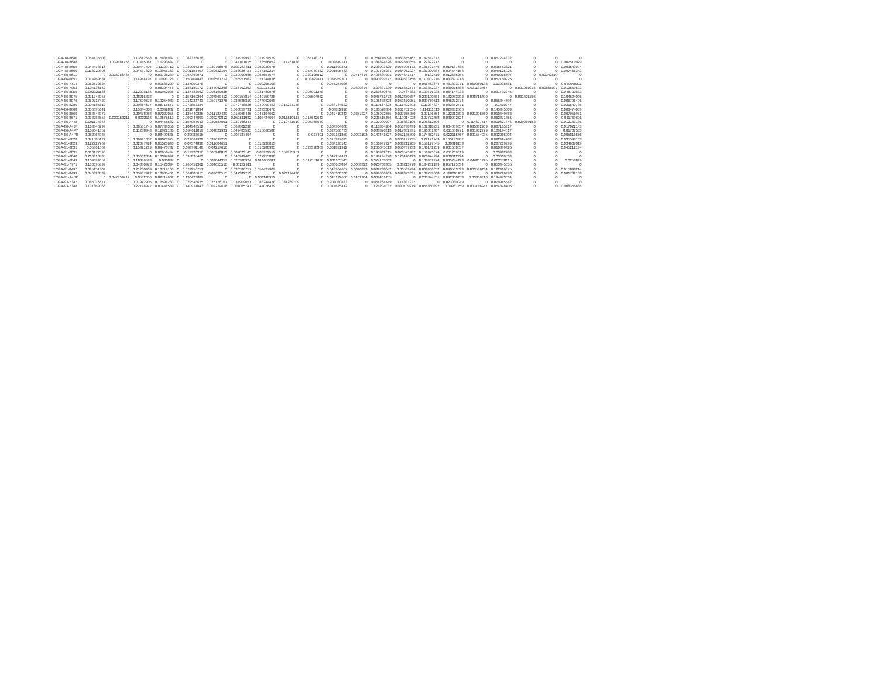| TCGA-78-8640 | 0.054135508 | 0 | 0.13612668 | 0.15884937 | 0 | 0.062326628 | 0 | 0.037929993 | 0.017974579 | 0 | 0.065148161 | 0 | 0 | 0.256116098 | 0.063845167 | 0.147547812 | 0 | 0 | 0.057274332 | 0 | 0 | 0 |
| TCGA-78-8648 | 0 | 0.039481756 | 0.11445067 | 0.1293637 | 0 | 0 | 0 | 0.044101615 | 0.023566852 | 0.017761838 | 0 | 0.03649141 | 0 | 0.384824826 | 0.022840855 | 0.122322217 | 0 | 0 | 0 | 0 | 0 | 0.007519929 |
| TCGA-78-8655 | 0.044418816 | 0 | 0.00447404 | 0.11109712 | 0 | 0.039995245 | 0.020706078 | 0.020263811 | 0.062030676 | 0 | 0 | 0.011899371 | 0 | 0.298003629 | 0.075905172 | 0.186721446 | 0.019187685 | 0 | 0.095753821 | 0 | 0 | 0.009543094 |
| TCGA-78-8660 | 0.118229306 | 0 | 0.04537329 | 0.13956163 | 0 | 0.001154407 | 0.050622194 | 0.088926727 | 0.045152214 | 0 | 0.054949432 | 0.001505483 | 0 | 0.197425981 | 0.064962927 | 0.131000884 | 0.004544158 | 0 | 0.049125026 | 0 | 0 | 0.007466343 |
| TCGA-80-5611 | 0 | 0.036286485 | 0 | 0.03728239 | 0 | 0.067369971 | 0 | 0.020909985 | 0.065657674 | 0 | 0.029195012 | 0 | 0.0714676 | 0.408639901 | 0.074641717 | 0.132419 | 0.012685255 | 0 | 0.040016794 | 0 | 0.00342819 | 0 |
| TCGA-86-6851 | 0.014769587 | 0 | 0.14944797 | 0.11993128 | 0 | 0.150404843 | 0.02561212 | 0.055951562 | 0.021344036 | 0 | 0.03829411 | 0.037959301 | 0 | 0.090299377 | 0.099633756 | 0.110307216 | 0.033893918 | 0 | 0.052150925 | 0 | 0 | 0 |
| TCGA-86-7714 | 0.062612624 | 0 | 0 | 0.00638209 | 0 | 0.137000378 | 0 | 0 | 0.009295108 | 0 | 0 | 0.047257026 | 0 | 0 | 0 | 0.056463644 | 0.431893971 | 0.060069138 | 0.13938581 | 0 | 0 | 0.049640211 |
| TCGA-86-7953 | 0.104136162 | 0 | 0 | 0.06304478 | 0 | 0.188189172 | 0.144962268 | 0.026792393 | 0.01117121 | 0 | 0 | 0 | 0.0800376 | 0.09837239 | 0.015352774 | 0.153352237 | 0.030275588 | 0.031133467 | 0 | 0.031960216 | 0.00866007 | 0.012559693 |
| TCGA-86-8055 | 0.092321136 | 0 | 0.12208185 | 0.01952008 | 0 | 0.127782662 | 0.006169925 | 0 | 0.031480076 | 0 | 0.006091278 | 0 | 0 | 0.263650645 | 0.0784883 | 0.109776938 | 0.064144033 | 0 | 0.031792245 | 0 | 0 | 0.046700833 |
| TCGA-86-8075 | 0.071743056 | 0 | 0.08216333 | 0 | 0 | 0.157169264 | 0.007869412 | 0.000757814 | 0.040759728 | 0 | 0.007504962 | 0 | 0 | 0.048761773 | 0.012350787 | 0.203190384 | 0.132983202 | 0.098715499 | 0 | 0.031426786 | 0 | 0.104604006 |
| TCGA-86-8076 | 0.059717429 | 0 | 0.17609678 | 0.19254983 | 0 | 0.014224743 | 0.050771376 | 0.033585319 | 0.074962668 | 0 | 0 | 0 | 0 | 0.195438728 | 0.053470251 | 0.039769613 | 0.046272074 | 0 | 0.056344694 | 0 | 0 | 0.006796496 |
| TCGA-86-8280 | 0.004185619 | 0 | 0.09364677 | 0.06716671 | 0 | 0.072852324 | 0 | 0.072448836 | 0.040909483 | 0.017227148 | 0 | 0.038734522 | 0 | 0.119164328 | 0.116402892 | 0.11234337 | 0.082352571 | 0 | 0.1410247 | 0 | 0 | 0.021540735 |
| TCGA-86-8668 | 0.056095641 | 0 | 0.15844008 | 0.0392887 | 0 | 0.121871094 | 0 | 0.060859731 | 0.029320476 | 0 | 0 | 0.03852996 | 0 | 0.136578884 | 0.061752036 | 0.114111813 | 0.029332566 | 0 | 0.145345009 | 0 | 0 | 0.008474009 |
| TCGA-86-8669 | 0.088843372 | 0 | 0.20478988 | 0.07227055 | 0 | 0.125440225 | 0.011727429 | 0.015068446 | 0.047194662 | 0 | 0 | 0.042419343 | 0.0257227 | 0.105972665 | 0.027265959 | 0.07136754 | 0.122213702 | 0.021296769 | 0.010449788 | 0 | 0 | 0.007956951 |
| TCGA-86-8671 | 0.033283558 | 0.030153211 | 0.0032116 | 0.13575513 | 0 | 0.099347099 | 0.002270812 | 0.050511982 | 0.103424694 | 0.016510117 | 0.016642643 | 0 | 0 | 0.206515466 | 0.119014928 | 0.07772458 | 0.030992624 | 0 | 0.062871856 | 0 | 0 | 0.011769696 |
| TCGA-86-A456 | 0.091174366 | 0 | 0 | 0.04455532 | 0 | 0.157954643 | 0.020587091 | 0.029766247 | 0 | 0.010431519 | 0.006358649 | 0 | 0 | 0.127000907 | 0.05883106 | 0.296612796 | 0 | 0.114627717 | 0.000627346 | 0.029289152 | 0 | 0.012183186 |
| TCGA-86-A4JF | 0.163846799 | 0 | 0.06581745 | 0.07739356 | 0 | 0.104943512 | 0 | 0.069802296 | 0 | 0 | 0 | 0.104904688 | 0 | 0.113364284 | 0.053798499 | 0.102818731 | 0.004089857 | 0.035032269 | 0.087165917 | 0 | 0 | 0.017022143 |
| TCGA-86-A4P7 | 0.109041852 | 0 | 0.11238943 | 0.12922186 | 0 | 0.094611819 | 0.004821931 | 0.042483595 | 0.015660588 | 0 | 0 | 0.024586733 | 0 | 0.083376313 | 0.017832991 | 0.196051487 | 0.011688771 | 0.001962279 | 0.139194517 | 0 | 0 | 0.01707583 |
| TCGA-86-A4P8 | 0.050964383 | 0 | 0 | 0.08490635 | 0 | 0.30923615 | 0 | 0.003737494 | 0 | 0 | 0.027401 | 0.022181859 | 0.0093102 | 0.143441627 | 0.052185399 | 0.174862471 | 0.022115467 | 0.001554035 | 0.092286904 | 0 | 0 | 0.005816666 |
| TCGA-91-6828 | 0.071585122 | 0 | 0.06491052 | 0.09023924 | 0 | 0.21661922 | 0.032697253 | 0 | 0 | 0 | 0 | 0.018927625 | 0 | 0 | 0.060197235 | 0.22171249 | 0.165143907 | 0 | 0.022424207 | 0 | 0 | 0.035543183 |
| TCGA-91-6829 | 0.122727769 | 0 | 0.02097424 | 0.05523648 | 0 | 0.07374838 | 0.011604651 | 0 | 0.018236013 | 0 | 0 | 0.034126145 | 0 | 0.166997927 | 0.008212205 | 0.158127845 | 0.00818153 | 0 | 0.287219799 | 0 | 0 | 0.034607019 |
| TCGA-91-6831 | 0.05361669 | 0 | 0.15321219 | 0.09473737 | 0 | 0.099991148 | 0.04217616 | 0 | 0.010280935 | 0 | 0.023398369 | 0.001891912 | 0 | 0.266045613 | 0.050737233 | 0.146142259 | 0.001658557 | 0 | 0.010899426 | 0 | 0 | 0.045212134 |
| TCGA-91-6835 | 0.110172596 | 0 | 0 | 0.06658494 | 0 | 0.17920316 | 0.005248813 | 0.007023145 | 0.08972512 | 0.059995951 | 0 | 0 | 0 | 0.195902615 | 0.078575487 | 0.156475674 | 0.011269619 | 0 | 0.03982288 | 0 | 0 | 0 |
| TCGA-91-6840 | 0.210310485 | 0 | 0.05662854 | 0.13397692 | 0 | 0.095835463 | 0 | 0.040942405 | 0.027255098 | 0 | 0 | 0.047254491 | 0 | 0.149194378 | 0.123420123 | 0.078474294 | 0.000612424 | 0 | 0.03609538 | 0 | 0 | 0 |
| TCGA-91-6849 | 0.109094654 | 0 | 0.18836583 | 0.080837 | 0 | 0 | 0.003044357 | 0.026380924 | 0.016050811 | 0 | 0.012551636 | 0.001105545 | 0 | 0.374163603 | 0 | 0.108482274 | 0.005244123 | 0.046211225 | 0.002578115 | 0 | 0 | 0.0258899 |
| TCGA-91-7771 | 0.130695399 | 0 | 0.04880973 | 0.15426394 | 0 | 0.266451362 | 0.004655516 | 0.00292911 | 0 | 0 | 0 | 0.038653824 | 0.0058322 | 0.020768305 | 0.08213778 | 0.134232199 | 0.057125634 | 0 | 0.053445055 | 0 | 0 | 0 |
| TCGA-91-8497 | 0.085151304 | 0 | 0.21280409 | 0.13719163 | 0 | 0.079256751 | 0 | 0.036586757 | 0.054427909 | 0 | 0 | 0.043904667 | 0.0040393 | 0.039788042 | 0.00589794 | 0.068466852 | 0.090583523 | 0.003586134 | 0.122416875 | 0 | 0 | 0.015898214 |
| TCGA-91-8499 | 0.046828532 | 0 | 0.05987922 | 0.13905461 | 0 | 0.061805615 | 0.07620515 | 0.047382713 | 0 | 0.021194436 | 0 | 0.005300768 | 0 | 0.099666269 | 0.092873831 | 0.109749068 | 0.198601102 | 0 | 0.039726498 | 0 | 0 | 0.001732188 |
| TCGA-91-A4BD | 0 | 0.047959717 | 0.0582056 | 0.02714602 | 0 | 0.130423089 | 0 | 0 | 0.061148952 | 0 | 0 | 0.045122656 | 0.1402204 | 0.009461455 | 0 | 0.203874851 | 0.042800453 | 0.03866316 | 0.194973634 | 0 | 0 | 0 |
| TCGA-93-7347 | 0.085016677 | 0 | 0.01972905 | 0.16594283 | 0 | 0.029546625 | 0.025176161 | 0.034909051 | 0.088244428 | 0.031269709 | 0 | 0.203030833 | 0 | 0.054264749 | 0.14331937 | 0 | 0.023080049 | 0 | 0.079945542 | 0 | 0 | 0 |
| TCGA-93-7348 | 0.131869066 | 0 | 0.22178972 | 0.00444589 | 0 | 0.140931043 | 0.009229618 | 0.007065747 | 0.044076439 | 0 | 0 | 0.014625412 | 0 | 0.26204032 | 0.030709219 | 0.056360392 | 0.00987459 | 0.003746947 | 0.054878705 | 0 | 0 | 0.008356888 |